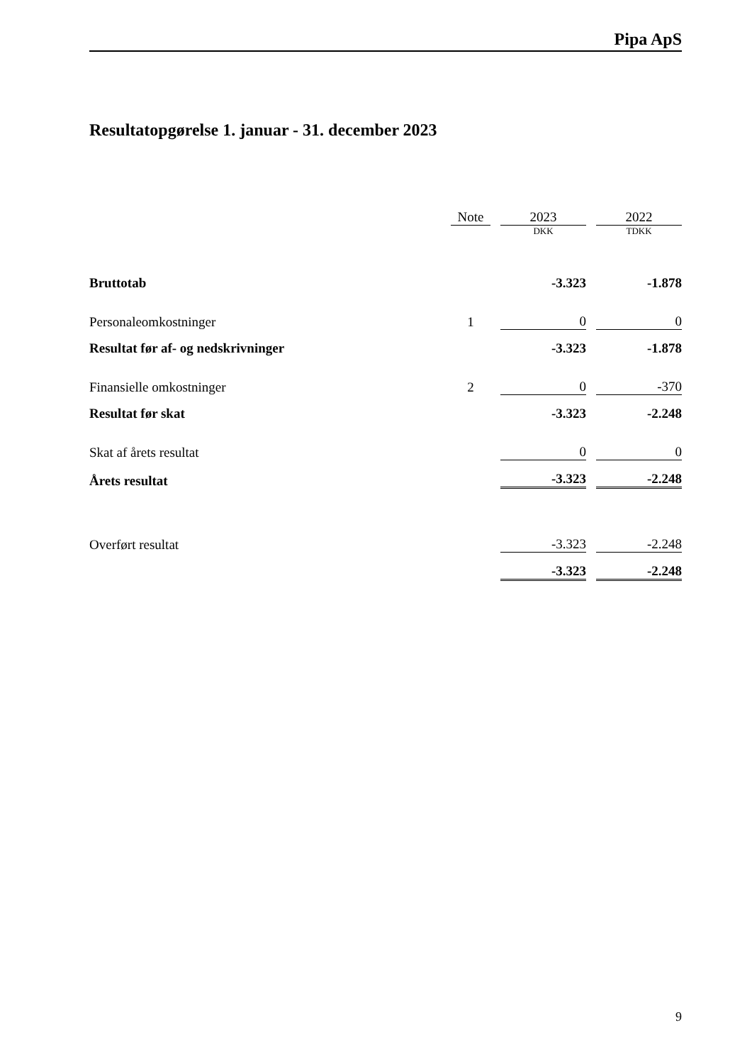Pipa ApS
Resultatopgørelse 1. januar - 31. december 2023
| | Note | | 2023 | | 2022 |
| --- | --- | --- | --- | --- | --- |
| | | | DKK | | TDKK |
| Bruttotab | | | -3.323 | | -1.878 |
| Personaleomkostninger | 1 | | 0 | | 0 |
| Resultat før af- og nedskrivninger | | | -3.323 | | -1.878 |
| Finansielle omkostninger | 2 | | 0 | | -370 |
| Resultat før skat | | | -3.323 | | -2.248 |
| Skat af årets resultat | | | 0 | | 0 |
| Årets resultat | | | -3.323 | | -2.248 |
| Overført resultat | | | -3.323 | | -2.248 |
| | | | -3.323 | | -2.248 |
9